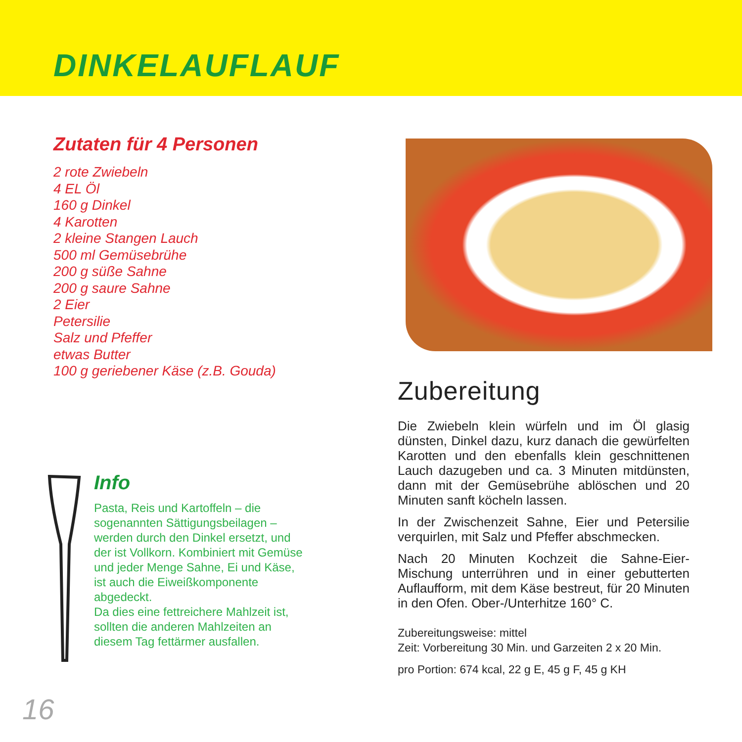DINKELAUFLAUF
Zutaten für 4 Personen
2 rote Zwiebeln
4 EL Öl
160 g Dinkel
4 Karotten
2 kleine Stangen Lauch
500 ml Gemüsebrühe
200 g süße Sahne
200 g saure Sahne
2 Eier
Petersilie
Salz und Pfeffer
etwas Butter
100 g geriebener Käse (z.B. Gouda)
Info
Pasta, Reis und Kartoffeln – die sogenannten Sättigungsbeilagen – werden durch den Dinkel ersetzt, und der ist Vollkorn. Kombiniert mit Gemüse und jeder Menge Sahne, Ei und Käse, ist auch die Eiweißkomponente abgedeckt.
Da dies eine fettreichere Mahlzeit ist, sollten die anderen Mahlzeiten an diesem Tag fettärmer ausfallen.
Zubereitung
Die Zwiebeln klein würfeln und im Öl glasig dünsten, Dinkel dazu, kurz danach die gewürfelten Karotten und den ebenfalls klein geschnittenen Lauch dazugeben und ca. 3 Minuten mitdünsten, dann mit der Gemüsebrühe ablöschen und 20 Minuten sanft köcheln lassen.
In der Zwischenzeit Sahne, Eier und Petersilie verquirlen, mit Salz und Pfeffer abschmecken.
Nach 20 Minuten Kochzeit die Sahne-Eier-Mischung unterrühren und in einer gebutterten Auflaufform, mit dem Käse bestreut, für 20 Minuten in den Ofen. Ober-/Unterhitze 160° C.
Zubereitungsweise: mittel
Zeit: Vorbereitung 30 Min. und Garzeiten 2 x 20 Min.
pro Portion: 674 kcal, 22 g E, 45 g F, 45 g KH
16